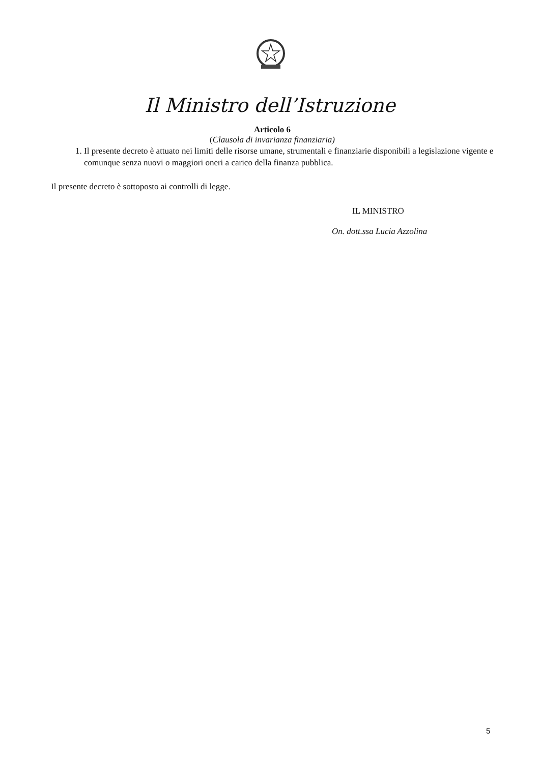Il Ministro dell’Istruzione
Articolo 6
(Clausola di invarianza finanziaria)
1. Il presente decreto è attuato nei limiti delle risorse umane, strumentali e finanziarie disponibili a legislazione vigente e comunque senza nuovi o maggiori oneri a carico della finanza pubblica.
Il presente decreto è sottoposto ai controlli di legge.
IL MINISTRO
On. dott.ssa Lucia Azzolina
5